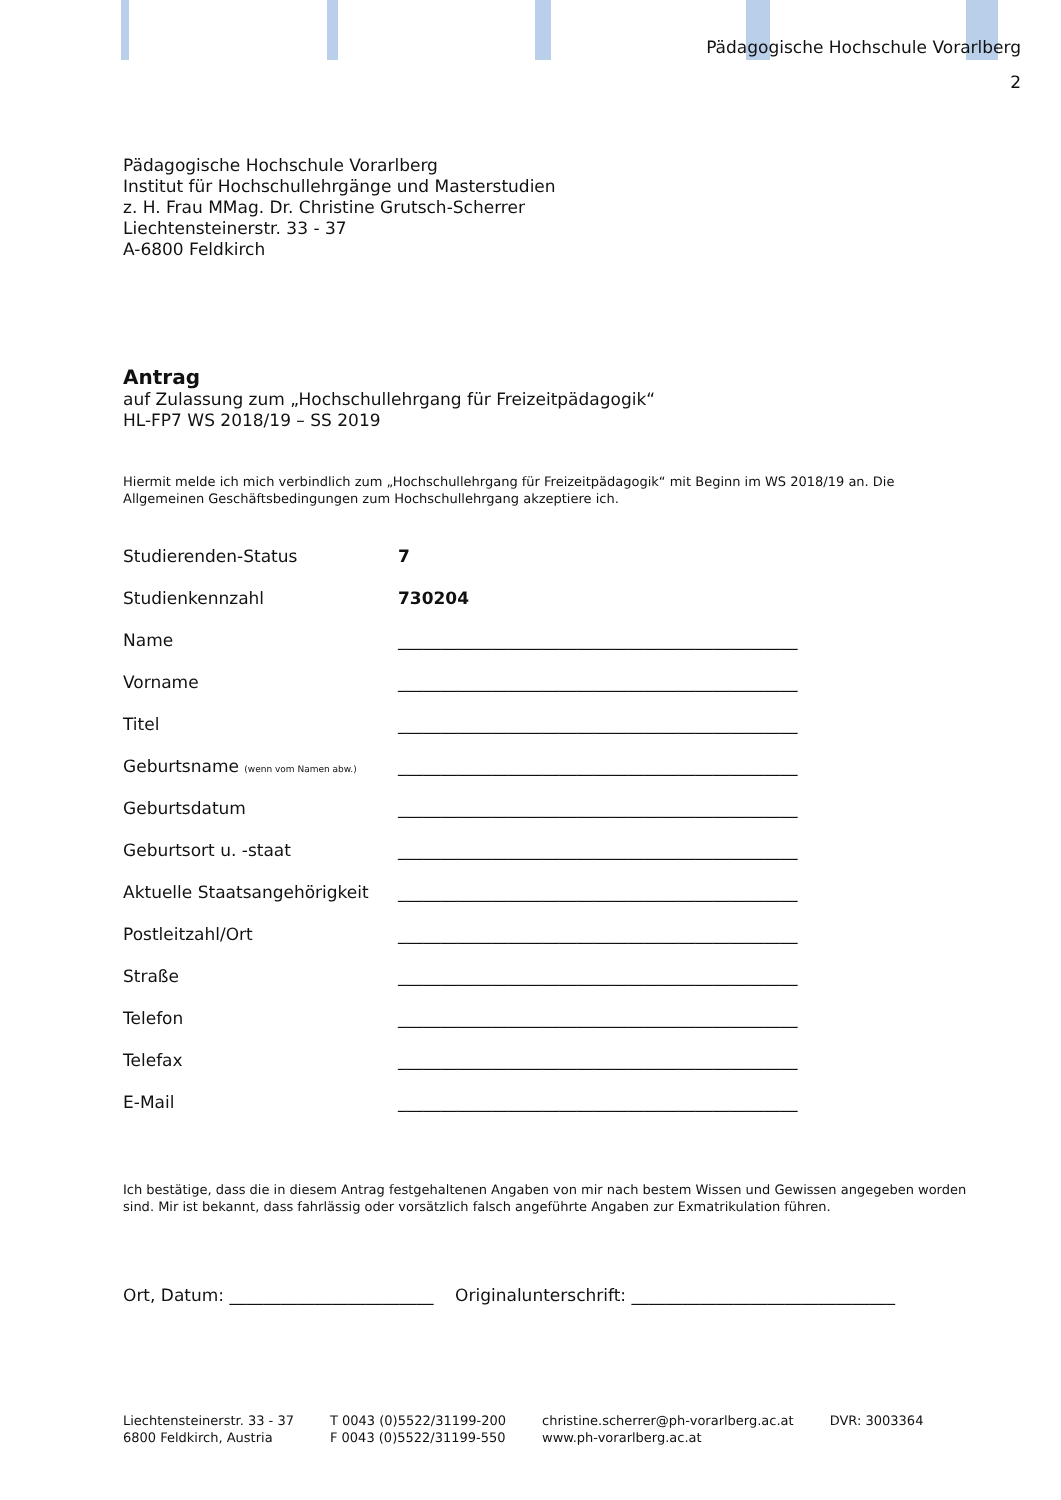Pädagogische Hochschule Vorarlberg
2
Pädagogische Hochschule Vorarlberg
Institut für Hochschullehrgänge und Masterstudien
z. H. Frau MMag. Dr. Christine Grutsch-Scherrer
Liechtensteinerstr. 33 - 37
A-6800 Feldkirch
Antrag
auf Zulassung zum „Hochschullehrgang für Freizeitpädagogik“
HL-FP7 WS 2018/19 – SS 2019
Hiermit melde ich mich verbindlich zum „Hochschullehrgang für Freizeitpädagogik“ mit Beginn im WS 2018/19 an. Die Allgemeinen Geschäftsbedingungen zum Hochschullehrgang akzeptiere ich.
| Studierenden-Status | 7 |
| Studienkennzahl | 730204 |
| Name | _______________________________________________ |
| Vorname | _______________________________________________ |
| Titel | _______________________________________________ |
| Geburtsname (wenn vom Namen abw.) | _______________________________________________ |
| Geburtsdatum | _______________________________________________ |
| Geburtsort u. -staat | _______________________________________________ |
| Aktuelle Staatsangehörigkeit | _______________________________________________ |
| Postleitzahl/Ort | _______________________________________________ |
| Straße | _______________________________________________ |
| Telefon | _______________________________________________ |
| Telefax | _______________________________________________ |
| E-Mail | _______________________________________________ |
Ich bestätige, dass die in diesem Antrag festgehaltenen Angaben von mir nach bestem Wissen und Gewissen angegeben worden sind. Mir ist bekannt, dass fahrlässig oder vorsätzlich falsch angeführte Angaben zur Exmatrikulation führen.
Ort, Datum: ________________________ Originalunterschrift: _______________________________
Liechtensteinerstr. 33 - 37
6800 Feldkirch, Austria
T 0043 (0)5522/31199-200
F 0043 (0)5522/31199-550
christine.scherrer@ph-vorarlberg.ac.at
www.ph-vorarlberg.ac.at
DVR: 3003364